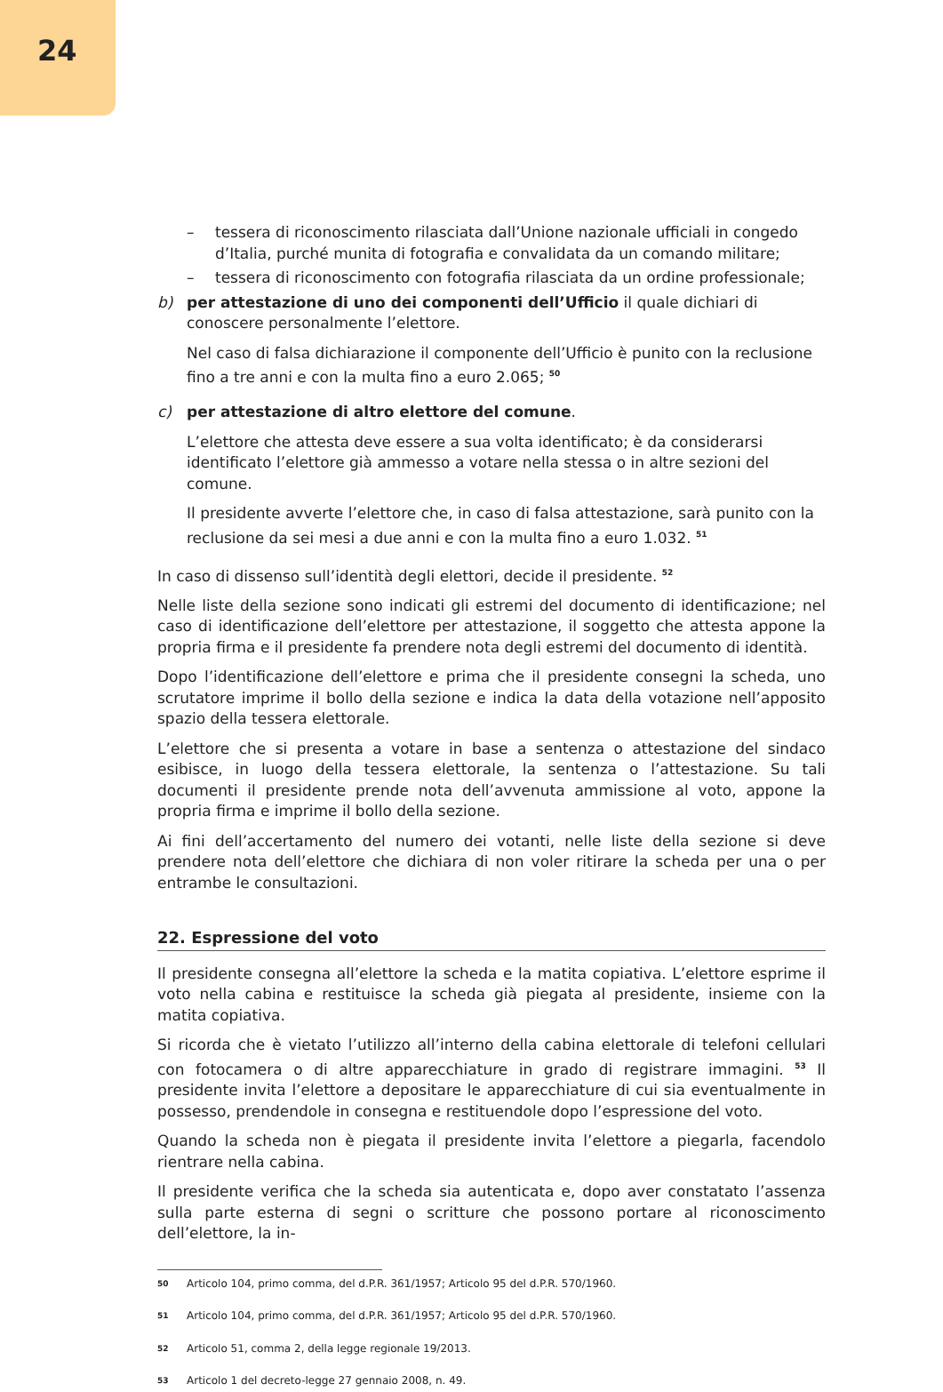24
– tessera di riconoscimento rilasciata dall’Unione nazionale ufficiali in congedo d’Italia, purché munita di fotografia e convalidata da un comando militare;
– tessera di riconoscimento con fotografia rilasciata da un ordine professionale;
b) per attestazione di uno dei componenti dell’Ufficio il quale dichiari di conoscere personalmente l’elettore.
Nel caso di falsa dichiarazione il componente dell’Ufficio è punito con la reclusione fino a tre anni e con la multa fino a euro 2.065; <sup>50</sup>
c) per attestazione di altro elettore del comune.
L’elettore che attesta deve essere a sua volta identificato; è da considerarsi identificato l’elettore già ammesso a votare nella stessa o in altre sezioni del comune.
Il presidente avverte l’elettore che, in caso di falsa attestazione, sarà punito con la reclusione da sei mesi a due anni e con la multa fino a euro 1.032. <sup>51</sup>
In caso di dissenso sull’identità degli elettori, decide il presidente. <sup>52</sup>
Nelle liste della sezione sono indicati gli estremi del documento di identificazione; nel caso di identificazione dell’elettore per attestazione, il soggetto che attesta appone la propria firma e il presidente fa prendere nota degli estremi del documento di identità.
Dopo l’identificazione dell’elettore e prima che il presidente consegni la scheda, uno scrutatore imprime il bollo della sezione e indica la data della votazione nell’apposito spazio della tessera elettorale.
L’elettore che si presenta a votare in base a sentenza o attestazione del sindaco esibisce, in luogo della tessera elettorale, la sentenza o l’attestazione. Su tali documenti il presidente prende nota dell’avvenuta ammissione al voto, appone la propria firma e imprime il bollo della sezione.
Ai fini dell’accertamento del numero dei votanti, nelle liste della sezione si deve prendere nota dell’elettore che dichiara di non voler ritirare la scheda per una o per entrambe le consultazioni.
22. Espressione del voto
Il presidente consegna all’elettore la scheda e la matita copiativa. L’elettore esprime il voto nella cabina e restituisce la scheda già piegata al presidente, insieme con la matita copiativa.
Si ricorda che è vietato l’utilizzo all’interno della cabina elettorale di telefoni cellulari con fotocamera o di altre apparecchiature in grado di registrare immagini. <sup>53</sup> Il presidente invita l’elettore a depositare le apparecchiature di cui sia eventualmente in possesso, prendendole in consegna e restituendole dopo l’espressione del voto.
Quando la scheda non è piegata il presidente invita l’elettore a piegarla, facendolo rientrare nella cabina.
Il presidente verifica che la scheda sia autenticata e, dopo aver constatato l’assenza sulla parte esterna di segni o scritture che possono portare al riconoscimento dell’elettore, la in-
<sup>50</sup> Articolo 104, primo comma, del d.P.R. 361/1957; Articolo 95 del d.P.R. 570/1960.
<sup>51</sup> Articolo 104, primo comma, del d.P.R. 361/1957; Articolo 95 del d.P.R. 570/1960.
<sup>52</sup> Articolo 51, comma 2, della legge regionale 19/2013.
<sup>53</sup> Articolo 1 del decreto-legge 27 gennaio 2008, n. 49.